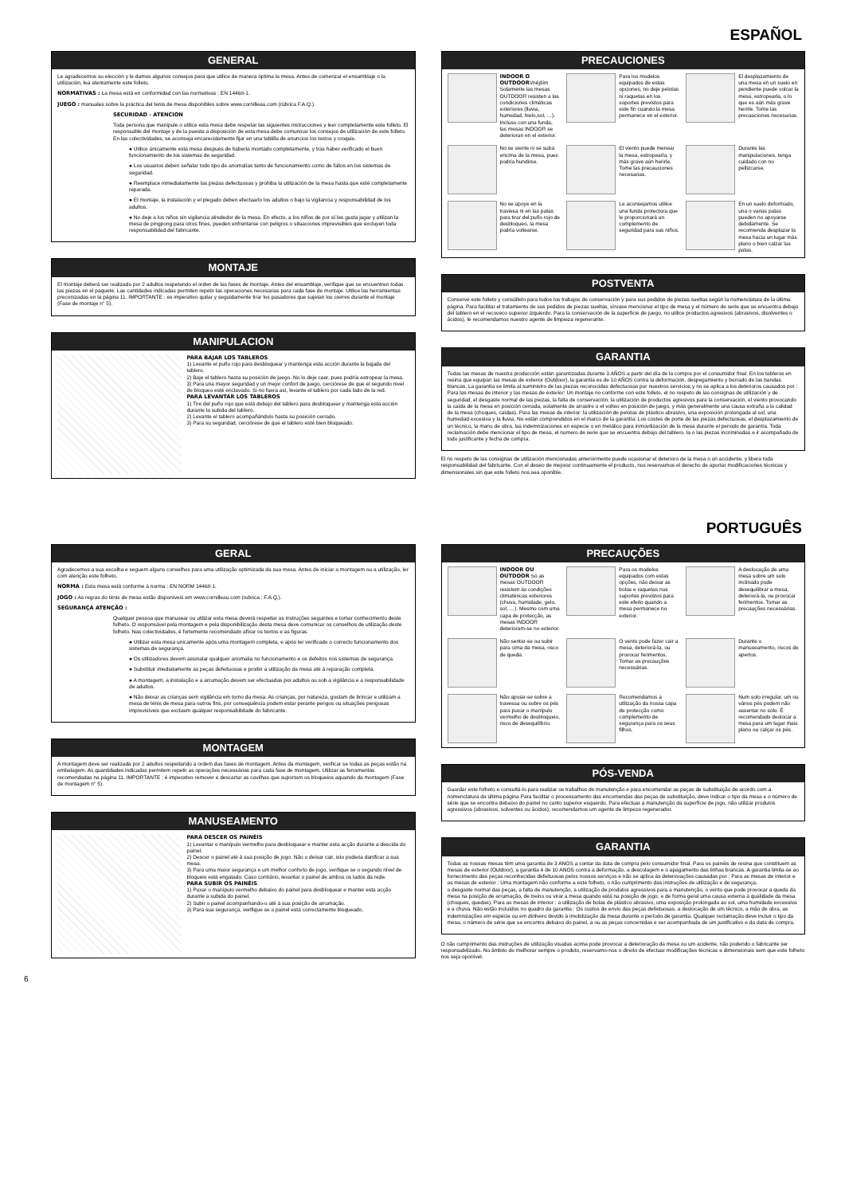ESPAÑOL
GENERAL
Le agradecemos su elección y le damos algunos consejos para que utilice de manera óptima la mesa. Antes de comenzar el ensamblaje o la utilización, lea atentamente este folleto.
NORMATIVAS : La mesa está en conformidad con las normativas : EN 14468-1.
JUEGO : manuales sobre la práctica del tenis de mesa disponibles sobre www.cornilleau.com (rúbrica F.A.Q.).
SECURIDAD - ATENCION
Toda persona que manipule o utilice esta mesa debe respetar las siguientes instrucciones y leer completamente este folleto. El responsable del montaje y de la puesta a disposición de esta mesa debe comunicar los consejos de utilización de este folleto. En las colectividades, se aconseja encarecidamente fijar en una tablilla de anuncios los textos y croquis.
● Utilice únicamente esta mesa después de haberla montado completamente, y tras haber verificado el buen funcionamiento de los sistemas de seguridad.
● Los usuarios deben señalar todo tipo de anomalías tanto de funcionamiento como de fallos en los sistemas de seguridad.
● Reemplace inmediatamente las piezas defectuosas y prohiba la utilización de la mesa hasta que esté completamente reparada.
● El montaje, la instalación y el plegado deben efectuarlo los adultos o bajo la vigilancia y responsabilidad de los adultos.
● No deje a los niños sin vigilancia alrededor de la mesa. En efecto, a los niños de por sí les gusta jugar y utilizan la mesa de pingpong para otros fines, pueden enfrentarse con peligros o situaciones imprevisibles que excluyen toda responsabilidad del fabricante.
MONTAJE
El montaje deberá ser realizado por 2 adultos respetando el orden de las fases de montaje. Antes del ensamblaje, verifique que se encuentren todas las piezas en el paquete. Las cantidades indicadas permiten repetir las operaciones necesarias para cada fase de montaje. Utilice las herramientas preconizadas en la página 11. IMPORTANTE : es imperativo quitar y seguidamente tirar los pasadores que sujetan los cierres durante el montaje (Fase de montaje n° 5).
MANIPULACION
PARA BAJAR LOS TABLEROS
1) Levante el puño rojo para desbloquear y mantenga esta acción durante la bajada del tablero.
2) Baje el tablero hasta su posición de juego. No lo deje caer, pues podría estropear la mesa.
3) Para una mayor seguridad y un mejor confort de juego, cerciórese de que el segundo nivel de bloqueo esté enclavado. Si no fuera así, levante el tablero por cada lado de la red.
PARA LEVANTAR LOS TABLEROS
1) Tire del puño rojo que está debajo del tablero para desbloquear y mantenga esta acción durante la subida del tablero.
2) Levante el tablero acompañándolo hasta su posición cerrado.
3) Para su seguridad, cerciórese de que el tablero esté bien bloqueado.
PRECAUCIONES
INDOOR O OUTDOORVnějším Solamente las mesas OUTDOOR resisten a las condiciones climáticas exteriores (lluvia, humedad, hielo,sol, …). Incluso con una funda, las mesas INDOOR se deterioran en el exterior.
Para los modelos equipados de estas opciones, no deje pelotas ni raquetas en los soportes previstos para este fin cuando la mesa permanece en el exterior.
El desplazamiento de una mesa en un suelo en pendiente puede volcar la mesa, estropearla, o lo que es aún más grave herirle. Tome las precauciones necesarias.
No se siente ni se suba encima de la mesa, pues podría hundirse.
El viento puede menear la mesa, estropearla, y más grave aún herirle. Tome las precauciones necesarias.
Durante las manipulaciones, tenga cuidado con no pellizcarse.
No se apoye en la traviesa ni en las patas para tirar del puño rojo de desbloqueo, la mesa podría voltearse.
Le aconsejamos utilice una funda protectora que le proporcionará un complemento de seguridad para sus niños.
En un suelo deformado, una o varias patas pueden no apoyarse debidamente. Se recomienda desplazar la mesa hacia un lugar más plano o bien calzar las patas.
POSTVENTA
Conserve este folleto y consúltelo para todos los trabajos de conservación y para sus pedidos de piezas sueltas según la nomenclatura de la última página. Para facilitar el tratamiento de sus pedidos de piezas sueltas, sírvase mencionar el tipo de mesa y el número de serie que se encuentra debajo del tablero en el recoveco superior izquierdo. Para la conservación de la superficie de juego, no utilice productos agresivos (abrasivos, disolventes o ácidos), le recomendamos nuestro agente de limpieza regenerante.
GARANTIA
Todas las mesas de nuestra producción están garantizadas durante 3 AÑOS a partir del día de la compra por el consumidor final. En los tableros en resina que equipan las mesas de exterior (Outdoor), la garantía es de 10 AÑOS contra la deformación, despegamiento y borrado de las bandas blancas. La garantía se limita al suministro de las piezas reconocidas defectuosas por nuestros servicios y no se aplica a los deterioros causados por : Para las mesas de interior y las mesas de exterior: Un montaje no conforme con este folleto, el no respeto de las consignas de utilización y de seguridad, el desgaste normal de las piezas, la falta de conservación, la utilización de productos agresivos para la conservación, el viento provocando la caída de la mesa en posición cerrada, solamente de arrastre o el volteo en posición de juego, y más generalmente una causa extraña a la calidad de la mesa (choques, caídas). Para las mesas de interior: la utilización de pelotas de plástico abrasivo, una exposición prolongada al sol, una humedad excesiva y la lluvia. No están comprendidos en el marco de la garantía: Los costes de porte de las piezas defectuosas, el desplazamiento de un técnico, la mano de obra, las indemnizaciones en especie o en metálico para inmovilización de la mesa durante el periodo de garantía. Toda reclamación debe mencionar el tipo de mesa, el numero de serie que se encuentra debajo del tablero, la o las piezas incriminadas e ir acompañado de todo justificante y fecha de compra.
El no respeto de las consignas de utilización mencionadas anteriormente puede ocasionar el deterioro de la mesa o un accidente, y libera toda responsabilidad del fabricante. Con el deseo de mejorar continuamente el producto, nos reservamos el derecho de aportar modificaciones técnicas y dimensionales sin que este folleto nos sea oponible.
PORTUGUÊS
GERAL
Agradecemos a sua escolha e seguem alguns conselhos para uma utilização optimizada da sua mesa. Antes de iniciar a montagem ou a utilização, ler com atenção este folheto.
NORMA : Esta mesa está conforme à norma : EN NORM 14468-1.
JOGO : As regras do ténis de mesa estão disponíveis em www.cornilleau.com (rubrica : F.A.Q.).
SEGURANÇA ATENÇÃO :
Qualquer pessoa que manusear ou utilizar esta mesa deverá respeitar as instruções seguintes e tomar conhecimento deste folheto. O responsável pela montagem e pela disponibilização desta mesa deve comunicar os conselhos de utilização deste folheto. Nas colectividades, é fortemente recomendado afixar os textos e as figuras.
● Utilizar esta mesa unicamente após uma montagem completa, e após ter verificado o correcto funcionamento dos sistemas de segurança.
● Os utilizadores devem assinalar qualquer anomalia no funcionamento e os defeitos nos sistemas de segurança.
● Substituir imediatamente as peças defeituosas e proibir a utilização da mesa até à reparação completa.
● A montagem, a instalação e a arrumação devem ser efectuadas por adultos ou sob a vigilância e a responsabilidade de adultos.
● Não deixar as crianças sem vigilância em torno da mesa. As crianças, por natureza, gostam de brincar e utilizam a mesa de ténis de mesa para outros fins, por consequência podem estar perante perigos ou situações perigosas imprevisíveis que excluem qualquer responsabilidade do fabricante.
MONTAGEM
A montagem deve ser realizada por 2 adultos respeitando a ordem das fases de montagem. Antes da montagem, verificar se todas as peças estão na embalagem. As quantidades indicadas permitem repetir as operações necessárias para cada fase de montagem. Utilizar as ferramentas recomendadas na página 11. IMPORTANTE : é imperativo remover e descartar as cavilhas que suportam os bloqueios aquando da montagem (Fase de montagem n° 5).
MANUSEAMENTO
PARA DESCER OS PAINÉIS
1) Levantar o manípulo vermelho para desbloquear e manter esta acção durante a descida do painel.
2) Descer o painel até à sua posição de jogo. Não o deixar cair, isto poderia danificar a sua mesa.
3) Para uma maior segurança e um melhor conforto de jogo, verifique se o segundo nível de bloqueio está engatado. Caso contrário, levantar o painel de ambos os lados da rede.
PARA SUBIR OS PAINÉIS
1) Puxar o manípulo vermelho debaixo do painel para desbloquear e manter esta acção durante a subida do painel.
2) Subir o painel acompanhando-o até à sua posição de arrumação.
3) Para sua segurança, verifique se o painel está correctamente bloqueado.
PRECAUÇÕES
INDOOR OU OUTDOOR Só as mesas OUTDOOR resistem às condições climatéricas exteriores (chuva, humidade, gelo, sol, …). Mesmo com uma capa de protecção, as mesas INDOOR deterioram-se no exterior.
Para os modelos equipados com estas opções, não deixar as bolas e raquetas nos suportes previstos para este efeito quando a mesa permanece no exterior.
A deslocação de uma mesa sobre um solo inclinado pode desequilibrar a mesa, deteriorá-la, ou provocar ferimentos. Tomar as precauções necessárias.
Não sentar-se ou subir para cima da mesa, risco de queda.
O vento pode fazer cair a mesa, deteriorá-la, ou provocar ferimentos. Tomar as precauções necessárias.
Durante o manuseamento, riscos de apertos.
Não apoiar-se sobre a travessa ou sobre os pés para puxar o manípulo vermelho de desbloqueio, risco de desequilíbrio.
Recomendamos a utilização da nossa capa de protecção como complemento de segurança para os seus filhos.
Num solo irregular, um ou vários pés podem não assentar no solo. É recomendado deslocar a mesa para um lugar mais plano ou calçar os pés.
PÓS-VENDA
Guardar este folheto e consultá-lo para realizar os trabalhos de manutenção e para encomendar as peças de substituição de acordo com a nomenclatura da última página Para facilitar o processamento das encomendas das peças de substituição, deve indicar o tipo da mesa e o número de série que se encontra debaixo do painel no canto superior esquerdo. Para efectuar a manutenção da superfície de jogo, não utilizar produtos agressivos (abrasivos, solventes ou ácidos), recomendamos um agente de limpeza regenerador.
GARANTIA
Todas as nossas mesas têm uma garantia de 3 ANOS a contar da data de compra pelo consumidor final. Para os painéis de resina que constituem as mesas de exterior (Outdoor), a garantia é de 10 ANOS contra a deformação, a descolagem e o apagamento das linhas brancas. A garantia limita-se ao fornecimento das peças reconhecidas defeituosas pelos nossos serviços e não se aplica às deteriorações causadas por : Para as mesas de interior e as mesas de exterior : Uma montagem não conforme a este folheto, o não cumprimento das instruções de utilização e de segurança,
o desgaste normal das peças, a falta de manutenção, a utilização de produtos agressivos para a manutenção, o vento que pode provocar a queda da mesa na posição de arrumação, de treino ou virar a mesa quando está na posição de jogo, e de forma geral uma causa externa à qualidade da mesa (choques, quedas). Para as mesas de interior : a utilização de bolas de plástico abrasivo, uma exposição prolongada ao sol, uma humidade excessiva e a chuva. Não estão incluídos no quadro da garantia : Os custos de envio das peças defeituosas, a deslocação de um técnico, a mão de obra, as indemnizações em espécie ou em dinheiro devido à imobilização da mesa durante o período de garantia. Qualquer reclamação deve incluir o tipo da mesa, o número de série que se encontra debaixo do painel, a ou as peças concernidas e ser acompanhada de um justificativo e da data de compra.
O não cumprimento das instruções de utilização visadas acima pode provocar a deterioração da mesa ou um acidente, não podendo o fabricante ser responsabilizado. No âmbito de melhorar sempre o produto, reservamo-nos o direito de efectuar modificações técnicas e dimensionais sem que este folheto nos seja oponível.
6